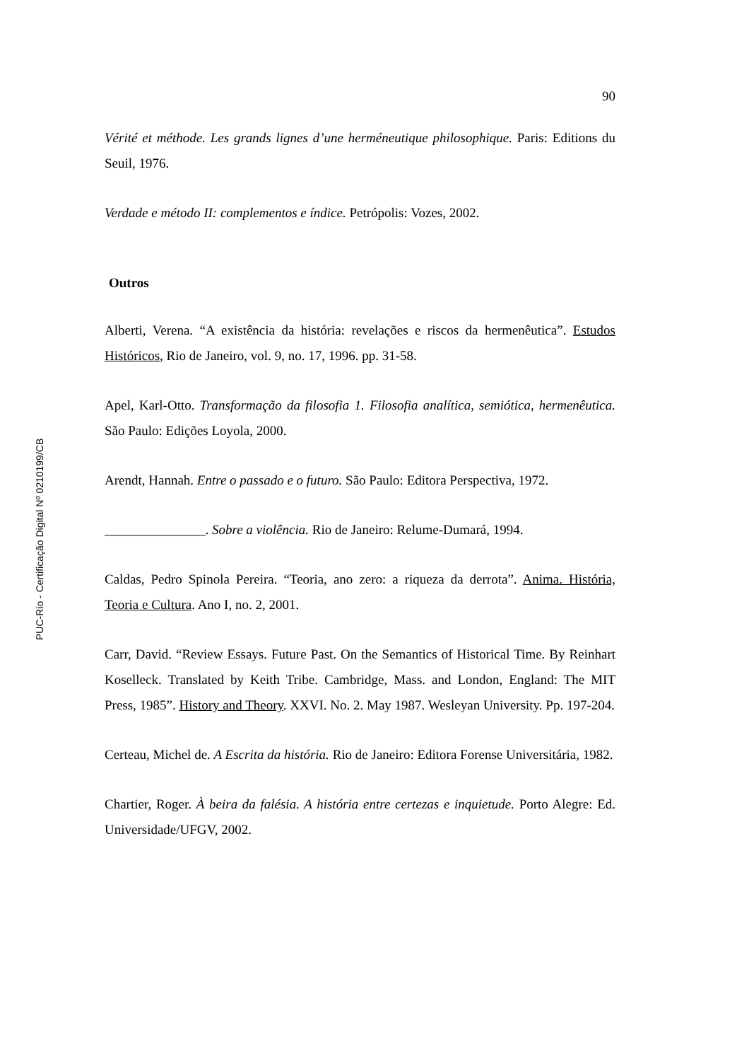90
Vérité et méthode. Les grands lignes d’une herméneutique philosophique. Paris: Editions du Seuil, 1976.
Verdade e método II: complementos e índice. Petrópolis: Vozes, 2002.
Outros
Alberti, Verena. “A existência da história: revelações e riscos da hermenêutica”. Estudos Históricos, Rio de Janeiro, vol. 9, no. 17, 1996. pp. 31-58.
Apel, Karl-Otto. Transformação da filosofia 1. Filosofia analítica, semiótica, hermenêutica. São Paulo: Edições Loyola, 2000.
Arendt, Hannah. Entre o passado e o futuro. São Paulo: Editora Perspectiva, 1972.
_______________. Sobre a violência. Rio de Janeiro: Relume-Dumará, 1994.
Caldas, Pedro Spinola Pereira. “Teoria, ano zero: a riqueza da derrota”. Anima. História, Teoria e Cultura. Ano I, no. 2, 2001.
Carr, David. “Review Essays. Future Past. On the Semantics of Historical Time. By Reinhart Koselleck. Translated by Keith Tribe. Cambridge, Mass. and London, England: The MIT Press, 1985”. History and Theory. XXVI. No. 2. May 1987. Wesleyan University. Pp. 197-204.
Certeau, Michel de. A Escrita da história. Rio de Janeiro: Editora Forense Universitária, 1982.
Chartier, Roger. À beira da falésia. A história entre certezas e inquietude. Porto Alegre: Ed. Universidade/UFGV, 2002.
PUC-Rio - Certificação Digital Nº 0210199/CB